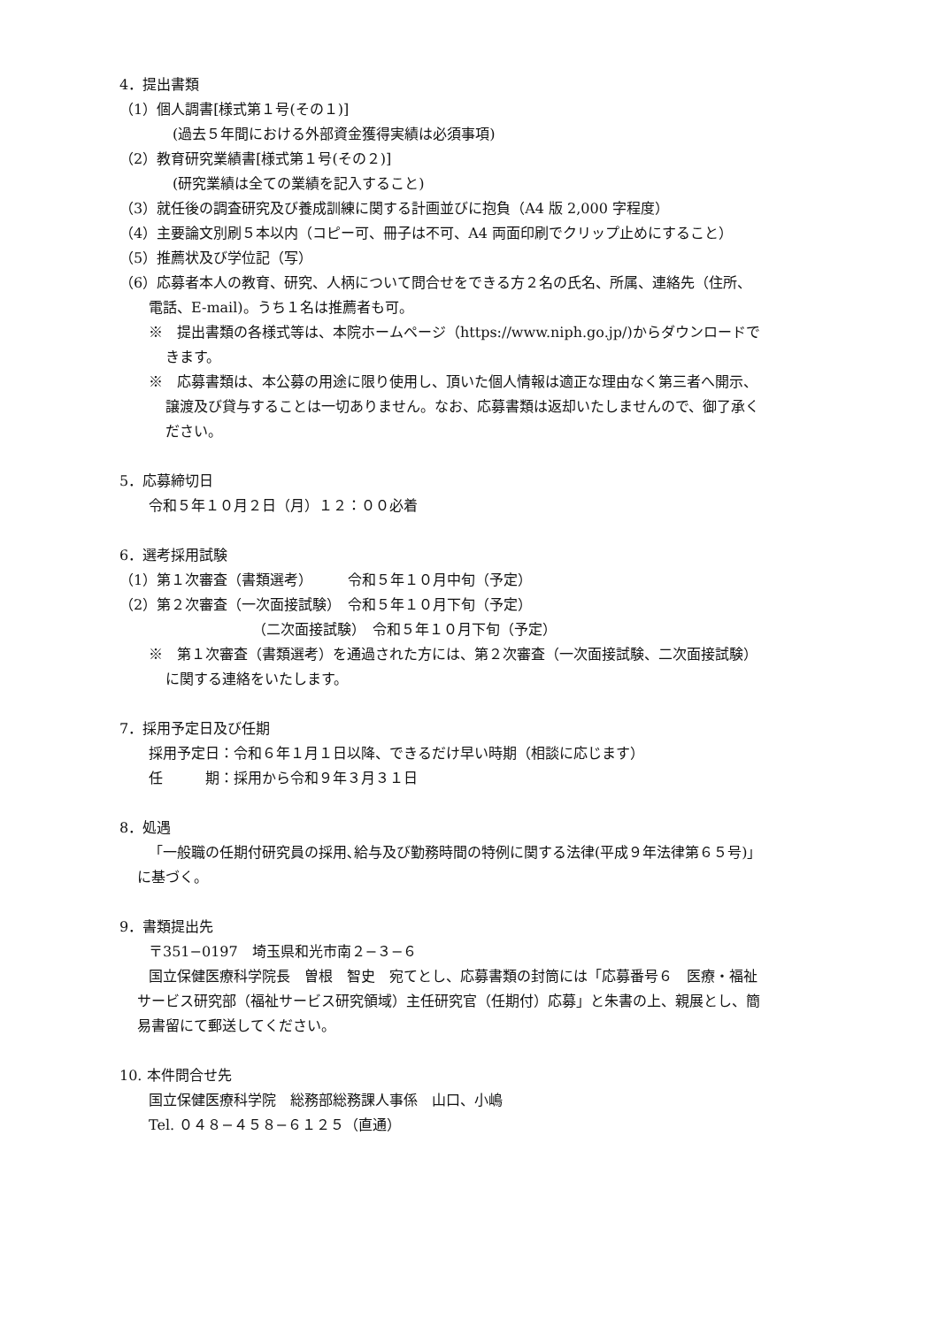4．提出書類
（1）個人調書[様式第１号(その１)]
(過去５年間における外部資金獲得実績は必須事項)
（2）教育研究業績書[様式第１号(その２)]
(研究業績は全ての業績を記入すること)
（3）就任後の調査研究及び養成訓練に関する計画並びに抱負（A4 版 2,000 字程度）
（4）主要論文別刷５本以内（コピー可、冊子は不可、A4 両面印刷でクリップ止めにすること）
（5）推薦状及び学位記（写）
（6）応募者本人の教育、研究、人柄について問合せをできる方２名の氏名、所属、連絡先（住所、
電話、E-mail)。うち１名は推薦者も可。
※　提出書類の各様式等は、本院ホームページ（https://www.niph.go.jp/)からダウンロードで
きます。
※　応募書類は、本公募の用途に限り使用し、頂いた個人情報は適正な理由なく第三者へ開示、
譲渡及び貸与することは一切ありません。なお、応募書類は返却いたしませんので、御了承く
ださい。
5．応募締切日
令和５年１０月２日（月）１２：００必着
6．選考採用試験
（1）第１次審査（書類選考）　　　令和５年１０月中旬（予定）
（2）第２次審査（一次面接試験）　令和５年１０月下旬（予定）
（二次面接試験）　令和５年１０月下旬（予定）
※　第１次審査（書類選考）を通過された方には、第２次審査（一次面接試験、二次面接試験）
に関する連絡をいたします。
7．採用予定日及び任期
採用予定日：令和６年１月１日以降、できるだけ早い時期（相談に応じます）
任　　　期：採用から令和９年３月３１日
8．処遇
「一般職の任期付研究員の採用､給与及び勤務時間の特例に関する法律(平成９年法律第６５号)」
に基づく。
9．書類提出先
〒351−0197　埼玉県和光市南２−３−６
国立保健医療科学院長　曽根　智史　宛てとし、応募書類の封筒には「応募番号６　医療・福祉
サービス研究部（福祉サービス研究領域）主任研究官（任期付）応募」と朱書の上、親展とし、簡
易書留にて郵送してください。
10. 本件問合せ先
国立保健医療科学院　総務部総務課人事係　山口、小嶋
Tel. ０４８−４５８−６１２５（直通）